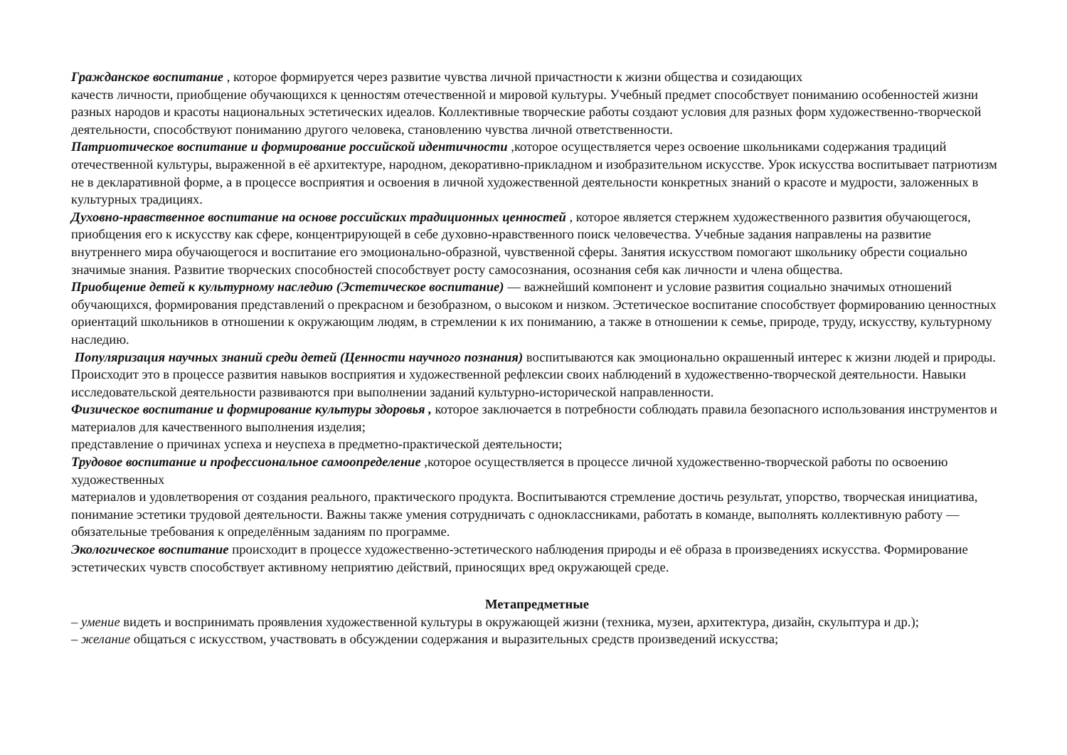Гражданское воспитание , которое формируется через развитие чувства личной причастности к жизни общества и созидающих
качеств личности, приобщение обучающихся к ценностям отечественной и мировой культуры. Учебный предмет способствует пониманию особенностей жизни разных народов и красоты национальных эстетических идеалов. Коллективные творческие работы создают условия для разных форм художественно-творческой деятельности, способствуют пониманию другого человека, становлению чувства личной ответственности.
Патриотическое воспитание и формирование российской идентичности ,которое осуществляется через освоение школьниками содержания традиций отечественной культуры, выраженной в её архитектуре, народном, декоративно-прикладном и изобразительном искусстве. Урок искусства воспитывает патриотизм не в декларативной форме, а в процессе восприятия и освоения в личной художественной деятельности конкретных знаний о красоте и мудрости, заложенных в культурных традициях.
Духовно-нравственное воспитание на основе российских традиционных ценностей , которое является стержнем художественного развития обучающегося, приобщения его к искусству как сфере, концентрирующей в себе духовно-нравственного поиск человечества. Учебные задания направлены на развитие внутреннего мира обучающегося и воспитание его эмоционально-образной, чувственной сферы. Занятия искусством помогают школьнику обрести социально значимые знания. Развитие творческих способностей способствует росту самосознания, осознания себя как личности и члена общества.
Приобщение детей к культурному наследию (Эстетическое воспитание) — важнейший компонент и условие развития социально значимых отношений обучающихся, формирования представлений о прекрасном и безобразном, о высоком и низком. Эстетическое воспитание способствует формированию ценностных ориентаций школьников в отношении к окружающим людям, в стремлении к их пониманию, а также в отношении к семье, природе, труду, искусству, культурному наследию.
Популяризация научных знаний среди детей (Ценности научного познания) воспитываются как эмоционально окрашенный интерес к жизни людей и природы. Происходит это в процессе развития навыков восприятия и художественной рефлексии своих наблюдений в художественно-творческой деятельности. Навыки исследовательской деятельности развиваются при выполнении заданий культурно-исторической направленности.
Физическое воспитание и формирование культуры здоровья , которое заключается в потребности соблюдать правила безопасного использования инструментов и материалов для качественного выполнения изделия;
представление о причинах успеха и неуспеха в предметно-практической деятельности;
Трудовое воспитание и профессиональное самоопределение ,которое осуществляется в процессе личной художественно-творческой работы по освоению художественных
материалов и удовлетворения от создания реального, практического продукта. Воспитываются стремление достичь результат, упорство, творческая инициатива, понимание эстетики трудовой деятельности. Важны также умения сотрудничать с одноклассниками, работать в команде, выполнять коллективную работу — обязательные требования к определённым заданиям по программе.
Экологическое воспитание происходит в процессе художественно-эстетического наблюдения природы и её образа в произведениях искусства. Формирование эстетических чувств способствует активному неприятию действий, приносящих вред окружающей среде.
Метапредметные
– умение видеть и воспринимать проявления художественной культуры в окружающей жизни (техника, музеи, архитектура, дизайн, скульптура и др.);
– желание общаться с искусством, участвовать в обсуждении содержания и выразительных средств произведений искусства;